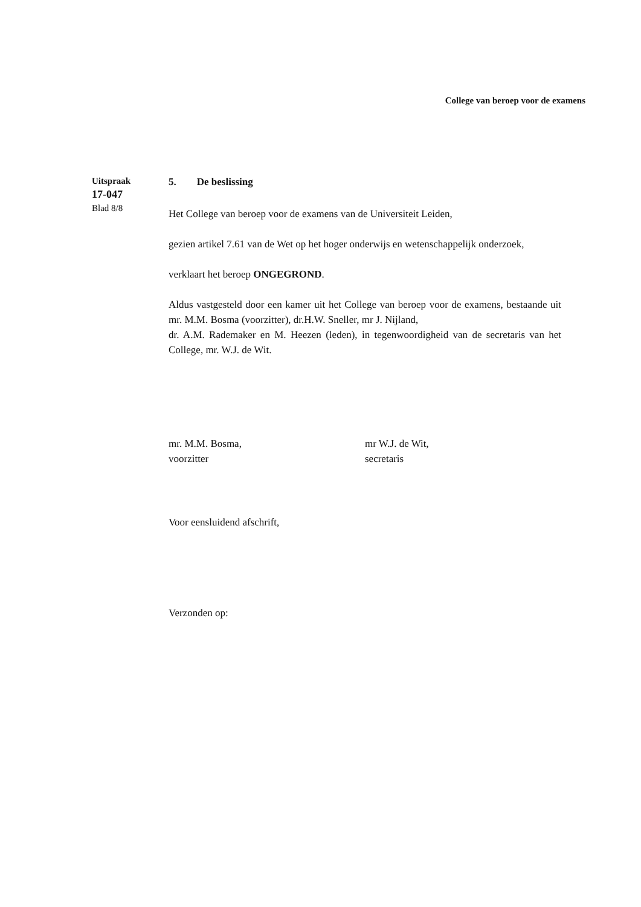College van beroep voor de examens
Uitspraak
17-047
Blad 8/8
5. De beslissing
Het College van beroep voor de examens van de Universiteit Leiden,
gezien artikel 7.61 van de Wet op het hoger onderwijs en wetenschappelijk onderzoek,
verklaart het beroep ONGEGROND.
Aldus vastgesteld door een kamer uit het College van beroep voor de examens, bestaande uit mr. M.M. Bosma (voorzitter), dr.H.W. Sneller, mr J. Nijland,
dr. A.M. Rademaker en M. Heezen (leden), in tegenwoordigheid van de secretaris van het College, mr. W.J. de Wit.
mr. M.M. Bosma,
voorzitter
mr W.J. de Wit,
secretaris
Voor eensluidend afschrift,
Verzonden op: